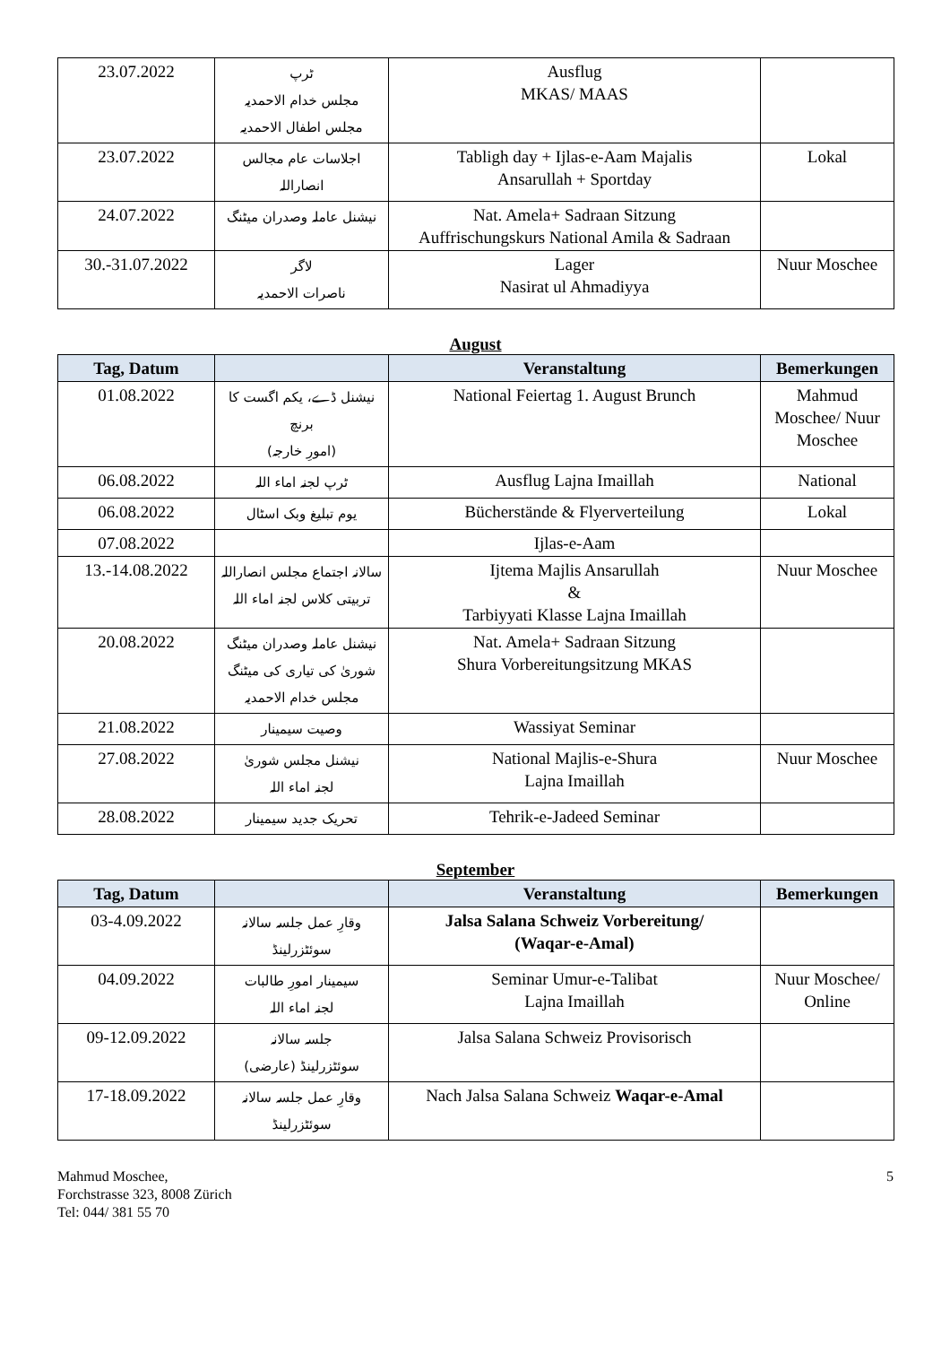| 23.07.2022 | ٹرپ مجلس خدام الاحمدیہ مجلس اطفال الاحمدیہ | Ausflug MKAS/ MAAS | |
| 23.07.2022 | اجلاسات عام مجالس انصاراللہ | Tabligh day + Ijlas-e-Aam Majalis Ansarullah + Sportday | Lokal |
| 24.07.2022 | نیشنل عاملہ وصدران میٹنگ | Nat. Amela+ Sadraan Sitzung Auffrischungskurs National Amila & Sadraan | |
| 30.-31.07.2022 | لاگر ناصرات الاحمدیہ | Lager Nasirat ul Ahmadiyya | Nuur Moschee |
August
| Tag, Datum | | Veranstaltung | Bemerkungen |
| --- | --- | --- | --- |
| 01.08.2022 | نیشنل ڈے، یکم اگست کا برنچ (امورِ خارجہ) | National Feiertag 1. August Brunch | Mahmud Moschee/ Nuur Moschee |
| 06.08.2022 | ٹرپ لجنہ اماء اللہ | Ausflug Lajna Imaillah | National |
| 06.08.2022 | یوم تبلیغ وبک اسٹال | Bücherstände & Flyerverteilung | Lokal |
| 07.08.2022 | | Ijlas-e-Aam | |
| 13.-14.08.2022 | سالانہ اجتماع مجلس انصاراللہ تربیتی کلاس لجنہ اماء اللہ | Ijtema Majlis Ansarullah & Tarbiyyati Klasse Lajna Imaillah | Nuur Moschee |
| 20.08.2022 | نیشنل عاملہ وصدران میٹنگ شوریٰ کی تیاری کی میٹنگ مجلس خدام الاحمدیہ | Nat. Amela+ Sadraan Sitzung Shura Vorbereitungsitzung MKAS | |
| 21.08.2022 | وصیت سیمینار | Wassiyat Seminar | |
| 27.08.2022 | نیشنل مجلس شوریٰ لجنہ اماء اللہ | National Majlis-e-Shura Lajna Imaillah | Nuur Moschee |
| 28.08.2022 | تحریک جدید سیمینار | Tehrik-e-Jadeed Seminar | |
September
| Tag, Datum | | Veranstaltung | Bemerkungen |
| --- | --- | --- | --- |
| 03-4.09.2022 | وقارِ عمل جلسہ سالانہ سوئٹزرلینڈ | Jalsa Salana Schweiz Vorbereitung/ (Waqar-e-Amal) | |
| 04.09.2022 | سیمینار امورِ طالبات لجنہ اماء اللہ | Seminar Umur-e-Talibat Lajna Imaillah | Nuur Moschee/ Online |
| 09-12.09.2022 | جلسہ سالانہ سوئٹزرلینڈ (عارضی) | Jalsa Salana Schweiz Provisorisch | |
| 17-18.09.2022 | وقارِ عمل جلسہ سالانہ سوئٹزرلینڈ | Nach Jalsa Salana Schweiz Waqar-e-Amal | |
Mahmud Moschee,
Forchstrasse 323, 8008 Zürich
Tel: 044/ 381 55 70
5